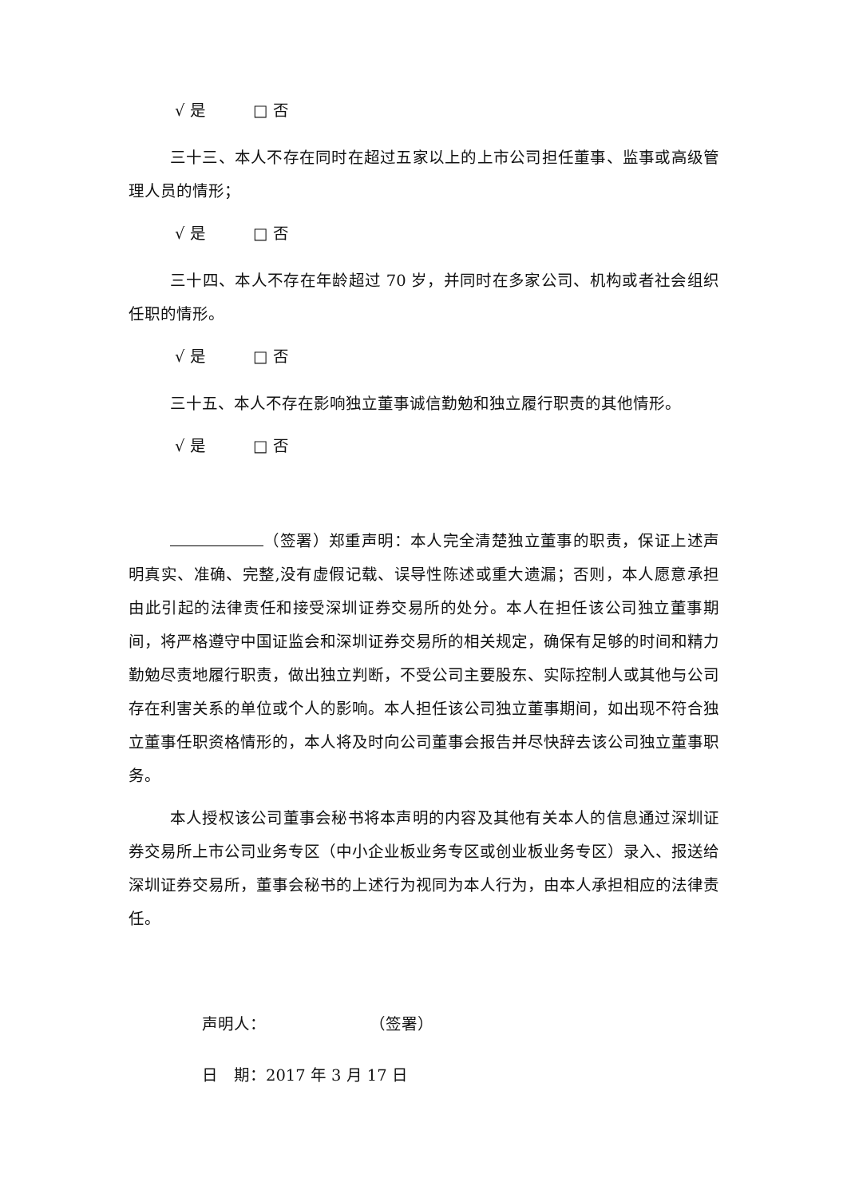√ 是 □ 否
三十三、本人不存在同时在超过五家以上的上市公司担任董事、监事或高级管理人员的情形；
√ 是 □ 否
三十四、本人不存在年龄超过 70 岁，并同时在多家公司、机构或者社会组织任职的情形。
√ 是 □ 否
三十五、本人不存在影响独立董事诚信勤勉和独立履行职责的其他情形。
√ 是 □ 否
（签署）郑重声明：本人完全清楚独立董事的职责，保证上述声明真实、准确、完整,没有虚假记载、误导性陈述或重大遗漏；否则，本人愿意承担由此引起的法律责任和接受深圳证券交易所的处分。本人在担任该公司独立董事期间，将严格遵守中国证监会和深圳证券交易所的相关规定，确保有足够的时间和精力勤勉尽责地履行职责，做出独立判断，不受公司主要股东、实际控制人或其他与公司存在利害关系的单位或个人的影响。本人担任该公司独立董事期间，如出现不符合独立董事任职资格情形的，本人将及时向公司董事会报告并尽快辞去该公司独立董事职务。
本人授权该公司董事会秘书将本声明的内容及其他有关本人的信息通过深圳证券交易所上市公司业务专区（中小企业板业务专区或创业板业务专区）录入、报送给深圳证券交易所，董事会秘书的上述行为视同为本人行为，由本人承担相应的法律责任。
声明人： （签署）
日　期：2017 年 3 月 17 日